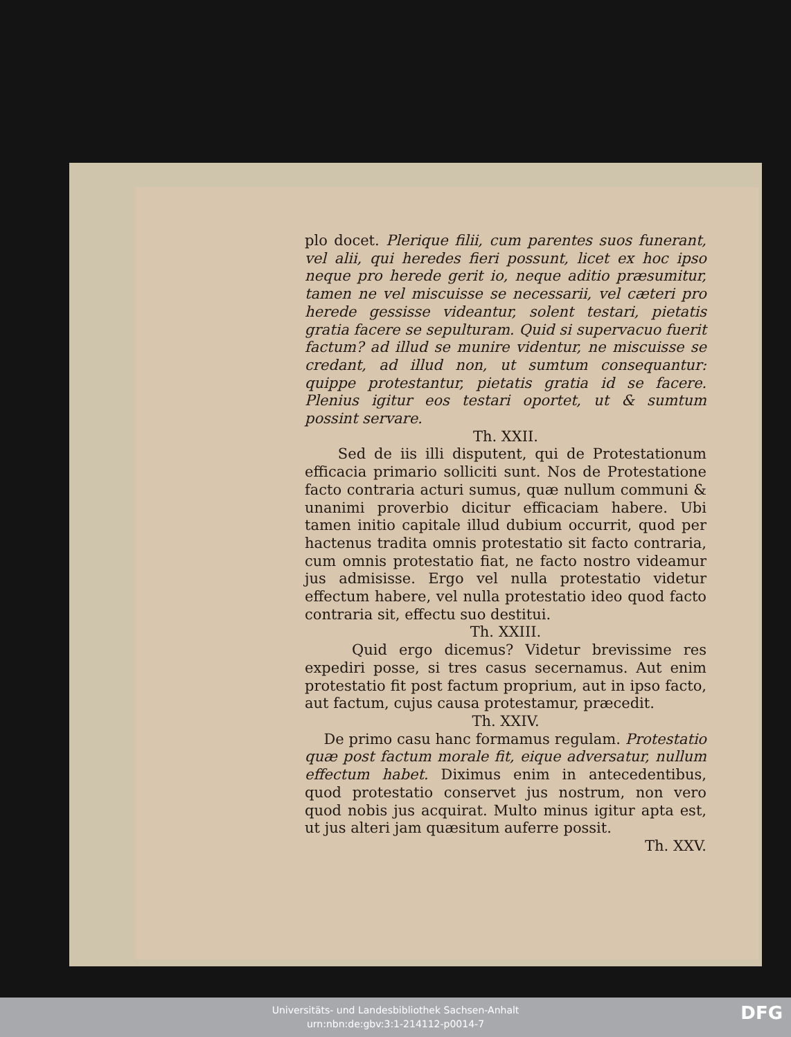plo docet. Plerique filii, cum parentes suos funerant, vel alii, qui heredes fieri possunt, licet ex hoc ipso neque pro herede gerit io, neque aditio præsumitur, tamen ne vel miscuisse se necessarii, vel cæteri pro herede gessisse videantur, solent testari, pietatis gratia facere se sepulturam. Quid si supervacuo fuerit factum? ad illud se munire videntur, ne miscuisse se credant, ad illud non, ut sumtum consequantur: quippe protestantur, pietatis gratia id se facere. Plenius igitur eos testari oportet, ut & sumtum possint servare.
Th. XXII.
Sed de iis illi disputent, qui de Protestationum efficacia primario solliciti sunt. Nos de Protestatione facto contraria acturi sumus, quæ nullum communi & unanimi proverbio dicitur efficaciam habere. Ubi tamen initio capitale illud dubium occurrit, quod per hactenus tradita omnis protestatio sit facto contraria, cum omnis protestatio fiat, ne facto nostro videamur jus admisisse. Ergo vel nulla protestatio videtur effectum habere, vel nulla protestatio ideo quod facto contraria sit, effectu suo destitui.
Th. XXIII.
Quid ergo dicemus? Videtur brevissime res expediri posse, si tres casus secernamus. Aut enim protestatio fit post factum proprium, aut in ipso facto, aut factum, cujus causa protestamur, præcedit.
Th. XXIV.
De primo casu hanc formamus regulam. Protestatio quæ post factum morale fit, eique adversatur, nullum effectum habet. Diximus enim in antecedentibus, quod protestatio conservet jus nostrum, non vero quod nobis jus acquirat. Multo minus igitur apta est, ut jus alteri jam quæsitum auferre possit.
Th. XXV.
Universitäts- und Landesbibliothek Sachsen-Anhalt
urn:nbn:de:gbv:3:1-214112-p0014-7
DFG